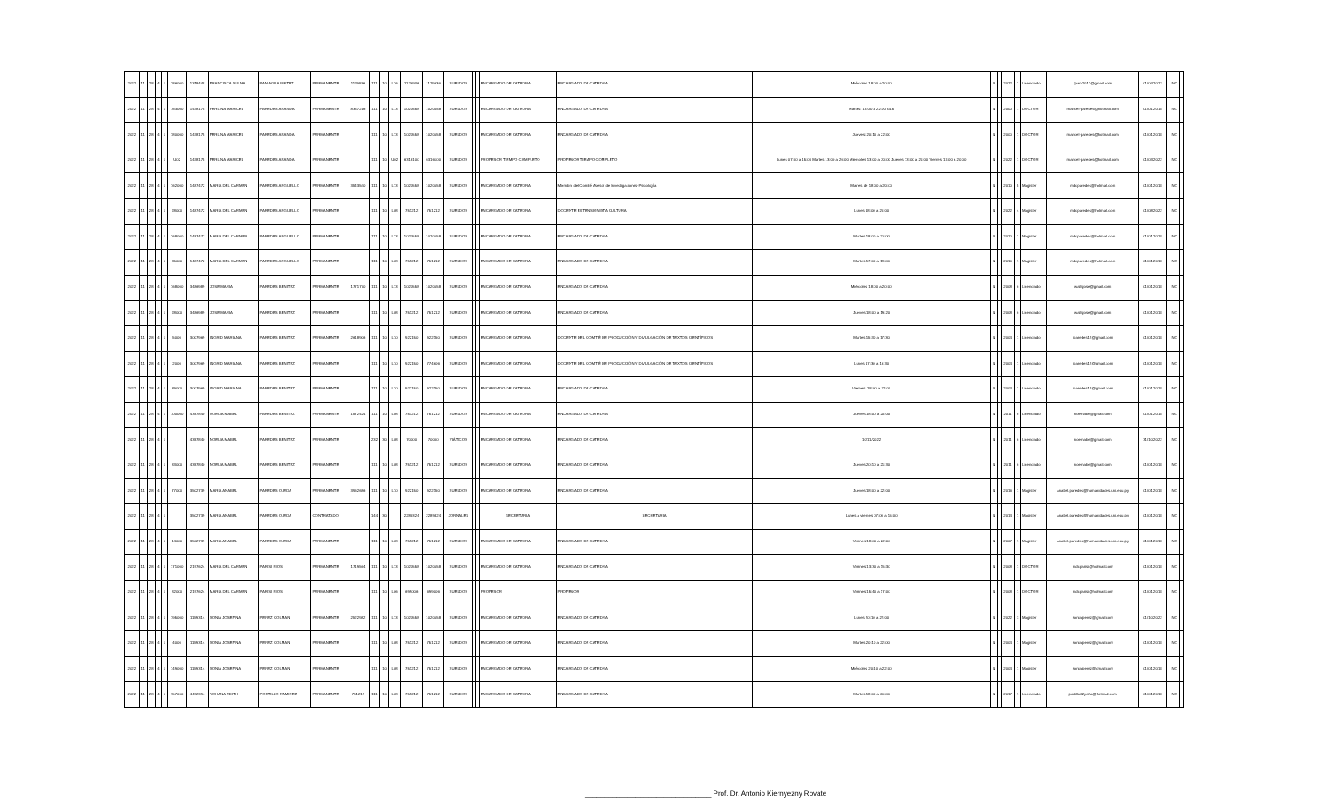| 2022 | 11 | 28 | 4 | 1 | 186000 | 1318448 | FRANCISCA SULMA | PANIAGUA BRITEZ | PERMANENTE | 1129936 | 111 | 10 | L16 | 1129936 | 1129936 | SUELDOS | | | ENCARGADO DE CATEDRA | ENCARGADO DE CATEDRA | Miércoles 18:00 a 20:00 | N | | 2022 | 1 | Licenciado | fpani2012@gmail.com | 01/04/2022 | | NO | |
| 2022 | 11 | 28 | 4 | 1 | 163000 | 1438175 | FERLINA MARICEL | PAREDES ARANDA | PERMANENTE | 8357216 | 111 | 10 | L13 | 1020558 | 1020558 | SUELDOS | | | ENCARGADO DE CATEDRA | ENCARGADO DE CATEDRA | Martes: 18:00 a 22:00 c/15 | N | | 2000 | 1 | DOCTOR | maricel-paredes@hotmail.com | 01/01/2018 | | NO | |
| 2022 | 11 | 28 | 4 | 1 | 180000 | 1438175 | FERLINA MARICEL | PAREDES ARANDA | PERMANENTE | | 111 | 10 | L13 | 1020558 | 1020558 | SUELDOS | | | ENCARGADO DE CATEDRA | ENCARGADO DE CATEDRA | Jueves: 20:10 a 22:00 | N | | 2000 | 1 | DOCTOR | maricel-paredes@hotmail.com | 01/01/2018 | | NO | |
| 2022 | 11 | 28 | 4 | 1 | U02 | 1438175 | FERLINA MARICEL | PAREDES ARANDA | PERMANENTE | | 111 | 10 | U02 | 6316100 | 6316100 | SUELDOS | | | PROFESOR TIEMPO COMPLETO | PROFESOR TIEMPO COMPLETO | Lunes 07:00 a 15:00 Martes 13:00 a 20:00 Miercoles 13:00 a 20:00 Jueves 13:00 a 20:00 Viernes 13:00 a 20:00 | N | | 2022 | 1 | DOCTOR | maricel-paredes@hotmail.com | 01/03/2022 | | NO | |
| 2022 | 11 | 28 | 4 | 1 | 162000 | 1487472 | MARIA DEL CARMEN | PAREDES ARGUELLO | PERMANENTE | 3543540 | 111 | 10 | L13 | 1020558 | 1020558 | SUELDOS | | | ENCARGADO DE CATEDRA | Miembro del Comité Asesor de Investigaciones-Psicología | Martes de 18:00 a 20:00 | N | | 2010 | 5 | Magister | mdcparedes@hotmail.com | 01/01/2018 | | NO | |
| 2022 | 11 | 28 | 4 | 1 | 28000 | 1487472 | MARIA DEL CARMEN | PAREDES ARGUELLO | PERMANENTE | | 111 | 10 | L08 | 751212 | 751212 | SUELDOS | | | ENCARGADO DE CATEDRA | DOCENTE EXTENSIONISTA CULTURA | Lunes 18:00 a 20:00 | N | | 2022 | 4 | Magister | mdcparedes@hotmail.com | 01/08/2022 | | NO | |
| 2022 | 11 | 28 | 4 | 1 | 168000 | 1487472 | MARIA DEL CARMEN | PAREDES ARGUELLO | PERMANENTE | | 111 | 10 | L13 | 1020558 | 1020558 | SUELDOS | | | ENCARGADO DE CATEDRA | ENCARGADO DE CATEDRA | Martes 18:00 a 20:00 | N | | 2010 | 1 | Magister | mdcparedes@hotmail.com | 01/01/2018 | | NO | |
| 2022 | 11 | 28 | 4 | 1 | 35000 | 1487472 | MARIA DEL CARMEN | PAREDES ARGUELLO | PERMANENTE | | 111 | 10 | L08 | 751212 | 751212 | SUELDOS | | | ENCARGADO DE CATEDRA | ENCARGADO DE CATEDRA | Martes 17:00 a 18:00 | N | | 2010 | 1 | Magister | mdcparedes@hotmail.com | 01/01/2018 | | NO | |
| 2022 | 11 | 28 | 4 | 1 | 168000 | 3486989 | JOSE MARIA | PAREDES BENITEZ | PERMANENTE | 1771770 | 111 | 10 | L13 | 1020558 | 1020558 | SUELDOS | | | ENCARGADO DE CATEDRA | ENCARGADO DE CATEDRA | Miércoles 18:00 a 20:00 | N | | 2008 | 6 | Licenciado | wallsjose@gmail.com | 01/01/2018 | | NO | |
| 2022 | 11 | 28 | 4 | 1 | 28000 | 3486989 | JOSE MARIA | PAREDES BENITEZ | PERMANENTE | | 111 | 10 | L08 | 751212 | 751212 | SUELDOS | | | ENCARGADO DE CATEDRA | ENCARGADO DE CATEDRA | Jueves 18:00 a 19:20 | N | | 2008 | 6 | Licenciado | wallsjose@gmail.com | 01/01/2018 | | NO | |
| 2022 | 11 | 28 | 4 | 1 | 5000 | 3007969 | INGRID MARIANA | PAREDES BENITEZ | PERMANENTE | 2618906 | 111 | 10 | L10 | 922150 | 922150 | SUELDOS | | | ENCARGADO DE CATEDRA | DOCENTE DEL COMITÉ DE PRODUCCIÓN Y DIVULGACIÓN DE TEXTOS CIENTÍFICOS | Martes 15:30 a 17:30 | N | | 2004 | 1 | Licenciado | iparedes12@gmail.com | 01/01/2018 | | NO | |
| 2022 | 11 | 28 | 4 | 1 | 2000 | 3007969 | INGRID MARIANA | PAREDES BENITEZ | PERMANENTE | | 111 | 10 | L10 | 922150 | 774606 | SUELDOS | | | ENCARGADO DE CATEDRA | DOCENTE DEL COMITÉ DE PRODUCCIÓN Y DIVULGACIÓN DE TEXTOS CIENTÍFICOS | Lunes 17:30 a 19:30 | N | | 2004 | 1 | Licenciado | iparedes12@gmail.com | 01/01/2018 | | NO | |
| 2022 | 11 | 28 | 4 | 1 | 39000 | 3007969 | INGRID MARIANA | PAREDES BENITEZ | PERMANENTE | | 111 | 10 | L10 | 922150 | 922150 | SUELDOS | | | ENCARGADO DE CATEDRA | ENCARGADO DE CATEDRA | Viernes: 18:00 a 22:00 | N | | 2004 | 1 | Licenciado | iparedes12@gmail.com | 01/01/2018 | | NO | |
| 2022 | 11 | 28 | 4 | 1 | 100000 | 4357840 | NOELIA MABEL | PAREDES BENITEZ | PERMANENTE | 1572424 | 111 | 10 | L08 | 751212 | 751212 | SUELDOS | | | ENCARGADO DE CATEDRA | ENCARGADO DE CATEDRA | Jueves 18:00 a 20:00 | N | | 2011 | 6 | Licenciado | noemabe@gmail.com | 01/01/2018 | | NO | |
| 2022 | 11 | 28 | 4 | 1 | | 4357840 | NOELIA MABEL | PAREDES BENITEZ | PERMANENTE | | 232 | 30 | L08 | 70000 | 70000 | VIÁTICOS | | | ENCARGADO DE CATEDRA | ENCARGADO DE CATEDRA | 10/11/2022 | N | | 2011 | 6 | Licenciado | noemabe@gmail.com | 31/10/2022 | | NO | |
| 2022 | 11 | 28 | 4 | 1 | 33000 | 4357840 | NOELIA MABEL | PAREDES BENITEZ | PERMANENTE | | 111 | 10 | L08 | 751212 | 751212 | SUELDOS | | | ENCARGADO DE CATEDRA | ENCARGADO DE CATEDRA | Jueves 20:10 a 21:30 | N | | 2011 | 6 | Licenciado | noemabe@gmail.com | 01/01/2018 | | NO | |
| 2022 | 11 | 28 | 4 | 1 | 77000 | 3502739 | MARIA ANABEL | PAREDES OJEDA | PERMANENTE | 3962686 | 111 | 10 | L10 | 922150 | 922150 | SUELDOS | | | ENCARGADO DE CATEDRA | ENCARGADO DE CATEDRA | Jueves 18:00 a 22:00 | N | | 2016 | 1 | Magister | anabel.paredes@humanidades.uni.edu.py | 01/01/2018 | | NO | |
| 2022 | 11 | 28 | 4 | 1 | | 3502739 | MARIA ANABEL | PAREDES OJEDA | CONTRATADO | | 144 | 30 | | 2289324 | 2289324 | JORNALES | | | SECRETARIA | SECRETARIA | Lunes a viernes 07:00 a 15:00 | N | | 2014 | 1 | Magister | anabel.paredes@humanidades.uni.edu.py | 01/01/2018 | | NO | |
| 2022 | 11 | 28 | 4 | 1 | 14000 | 3502739 | MARIA ANABEL | PAREDES OJEDA | PERMANENTE | | 111 | 10 | L08 | 751212 | 751212 | SUELDOS | | | ENCARGADO DE CATEDRA | ENCARGADO DE CATEDRA | Viernes 18:00 a 22:00 | N | | 2007 | 1 | Magister | anabel.paredes@humanidades.uni.edu.py | 01/01/2018 | | NO | |
| 2022 | 11 | 28 | 4 | 1 | 171000 | 2197624 | MARIA DEL CARMEN | PARISI RIOS | PERMANENTE | 1719564 | 111 | 10 | L13 | 1020558 | 1020558 | SUELDOS | | | ENCARGADO DE CATEDRA | ENCARGADO DE CATEDRA | Viernes 13:30 a 15:30 | N | | 2008 | 1 | DOCTOR | mdcparisi@hotmail.com | 01/01/2018 | | NO | |
| 2022 | 11 | 28 | 4 | 1 | 82000 | 2197624 | MARIA DEL CARMEN | PARISI RIOS | PERMANENTE | | 111 | 10 | L06 | 699006 | 699006 | SUELDOS | | | PROFESOR | PROFESOR | Viernes 15:40 a 17:00 | N | | 2008 | 1 | DOCTOR | mdcparisi@hotmail.com | 01/01/2018 | | NO | |
| 2022 | 11 | 28 | 4 | 1 | 195000 | 1159314 | SONIA JOSEFINA | PEREZ COLMAN | PERMANENTE | 2522982 | 111 | 10 | L13 | 1020558 | 1020558 | SUELDOS | | | ENCARGADO DE CATEDRA | ENCARGADO DE CATEDRA | Lunes 20:10 a 22:00 | N | | 2022 | 3 | Magister | soniafperez@gmail.com | 01/10/2022 | | NO | |
| 2022 | 11 | 28 | 4 | 1 | 4000 | 1159314 | SONIA JOSEFINA | PEREZ COLMAN | PERMANENTE | | 111 | 10 | L08 | 751212 | 751212 | SUELDOS | | | ENCARGADO DE CATEDRA | ENCARGADO DE CATEDRA | Martes 20:10 a 22:00 | N | | 2004 | 1 | Magister | soniafperez@gmail.com | 01/01/2018 | | NO | |
| 2022 | 11 | 28 | 4 | 1 | 149000 | 1159314 | SONIA JOSEFINA | PEREZ COLMAN | PERMANENTE | | 111 | 10 | L08 | 751212 | 751212 | SUELDOS | | | ENCARGADO DE CATEDRA | ENCARGADO DE CATEDRA | Miércoles 20:10 a 22:00 | N | | 2004 | 1 | Magister | soniafperez@gmail.com | 01/01/2018 | | NO | |
| 2022 | 11 | 28 | 4 | 1 | 157000 | 4492394 | YOHANA EDITH | PORTILLO RAMIREZ | PERMANENTE | 751212 | 111 | 10 | L08 | 751212 | 751212 | SUELDOS | | | ENCARGADO DE CATEDRA | ENCARGADO DE CATEDRA | Martes 18:00 a 20:00 | N | | 2017 | 1 | Licenciado | portillo22yoha@hotmail.com | 01/01/2018 | | NO | |
________________________________ Prof. Dr. Antonio Kiernyezny Rovate